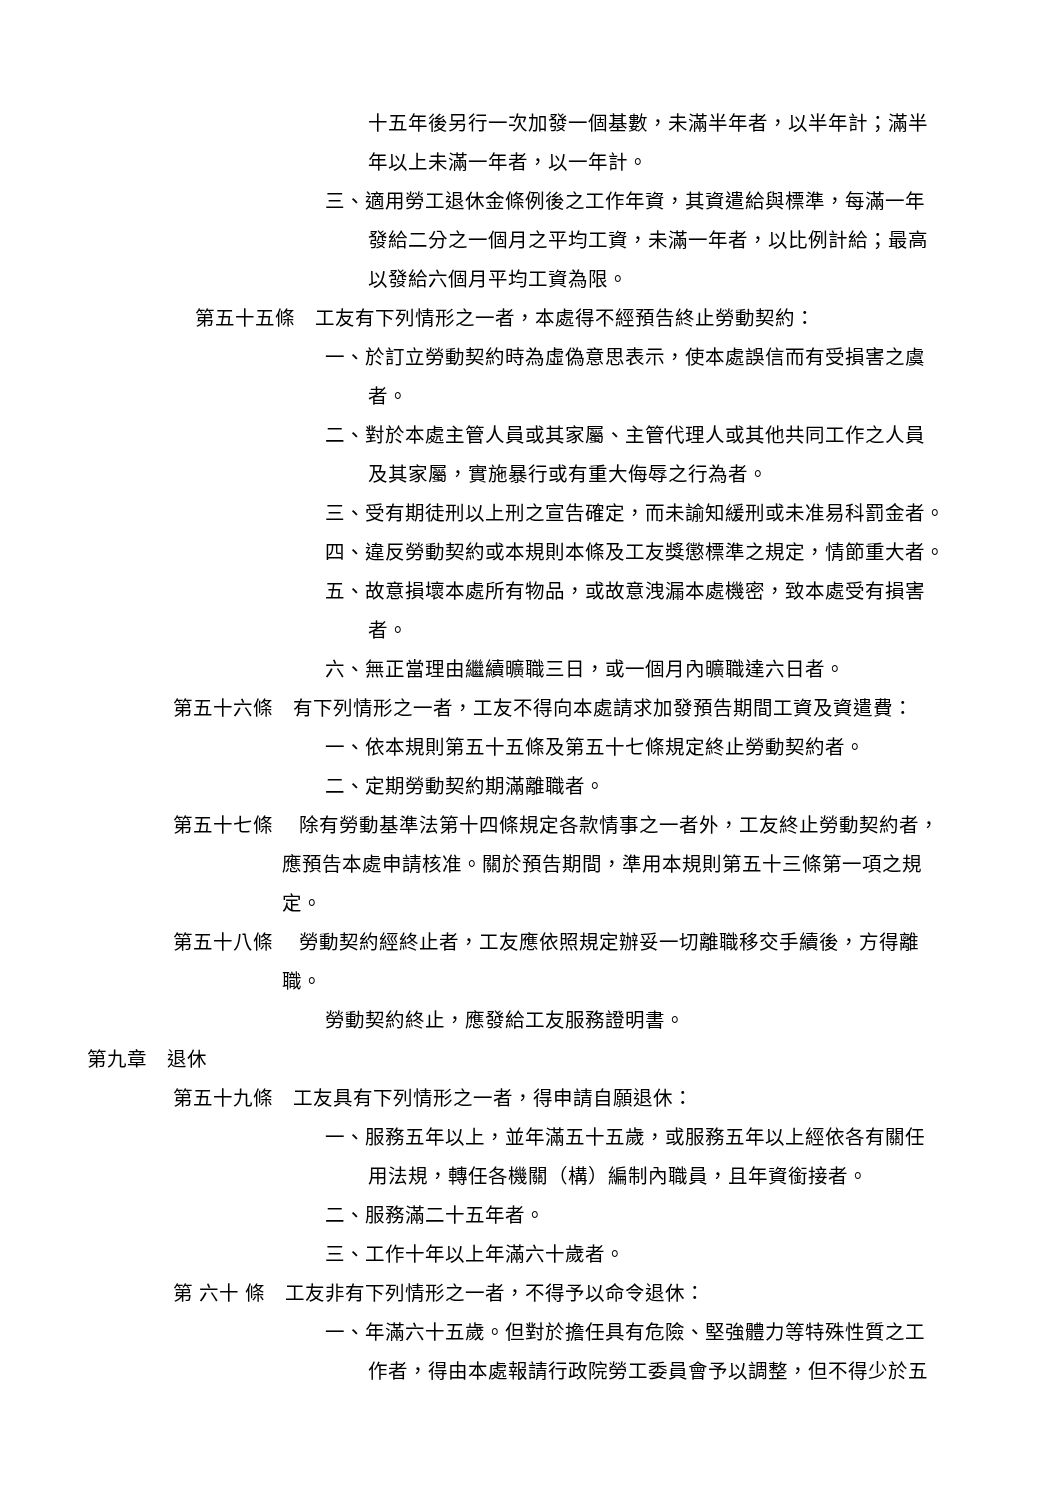十五年後另行一次加發一個基數，未滿半年者，以半年計；滿半
年以上未滿一年者，以一年計。
三、適用勞工退休金條例後之工作年資，其資遣給與標準，每滿一年
發給二分之一個月之平均工資，未滿一年者，以比例計給；最高
以發給六個月平均工資為限。
第五十五條　工友有下列情形之一者，本處得不經預告終止勞動契約：
一、於訂立勞動契約時為虛偽意思表示，使本處誤信而有受損害之虞
者。
二、對於本處主管人員或其家屬、主管代理人或其他共同工作之人員
及其家屬，實施暴行或有重大侮辱之行為者。
三、受有期徒刑以上刑之宣告確定，而未諭知緩刑或未准易科罰金者。
四、違反勞動契約或本規則本條及工友獎懲標準之規定，情節重大者。
五、故意損壞本處所有物品，或故意洩漏本處機密，致本處受有損害
者。
六、無正當理由繼續曠職三日，或一個月內曠職達六日者。
第五十六條　有下列情形之一者，工友不得向本處請求加發預告期間工資及資遣費：
一、依本規則第五十五條及第五十七條規定終止勞動契約者。
二、定期勞動契約期滿離職者。
第五十七條　 除有勞動基準法第十四條規定各款情事之一者外，工友終止勞動契約者，
應預告本處申請核准。關於預告期間，準用本規則第五十三條第一項之規
定。
第五十八條　 勞動契約經終止者，工友應依照規定辦妥一切離職移交手續後，方得離
職。
勞動契約終止，應發給工友服務證明書。
第九章　退休
第五十九條　工友具有下列情形之一者，得申請自願退休：
一、服務五年以上，並年滿五十五歲，或服務五年以上經依各有關任
用法規，轉任各機關（構）編制內職員，且年資銜接者。
二、服務滿二十五年者。
三、工作十年以上年滿六十歲者。
第 六十 條　工友非有下列情形之一者，不得予以命令退休：
一、年滿六十五歲。但對於擔任具有危險、堅強體力等特殊性質之工
作者，得由本處報請行政院勞工委員會予以調整，但不得少於五